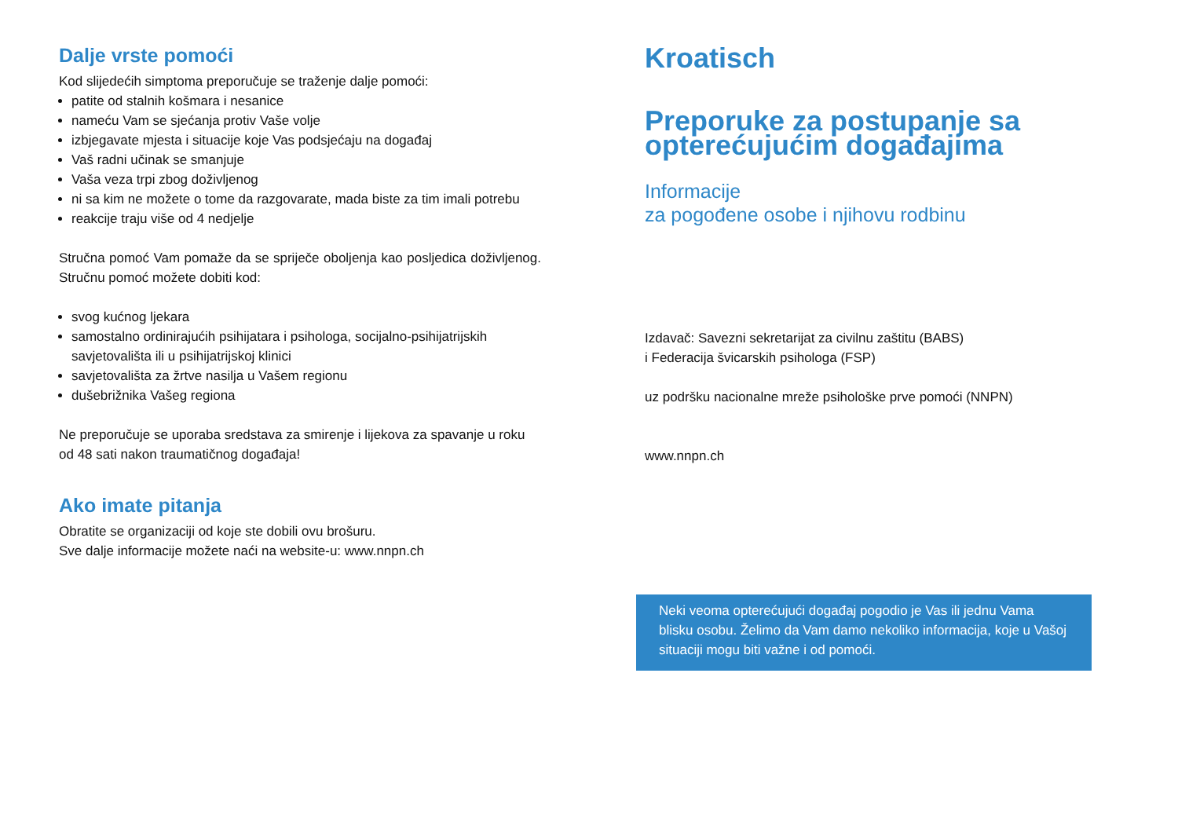Dalje vrste pomoći
Kod slijedećih simptoma preporučuje se traženje dalje pomoći:
patite od stalnih košmara i nesanice
nameću Vam se sjećanja protiv Vaše volje
izbjegavate mjesta i situacije koje Vas podsjećaju na događaj
Vaš radni učinak se smanjuje
Vaša veza trpi zbog doživljenog
ni sa kim ne možete o tome da razgovarate, mada biste za tim imali potrebu
reakcije traju više od 4 nedjelje
Stručna pomoć Vam pomaže da se spriječe oboljenja kao posljedica doživljenog. Stručnu pomoć možete dobiti kod:
svog kućnog ljekara
samostalno ordinirajućih psihijatara i psihologa, socijalno-psihijatrijskih savjetovališta ili u psihijatrijskoj klinici
savjetovališta za žrtve nasilja u Vašem regionu
dušebrižnika Vašeg regiona
Ne preporučuje se uporaba sredstava za smirenje i lijekova za spavanje u roku od 48 sati nakon traumatičnog događaja!
Ako imate pitanja
Obratite se organizaciji od koje ste dobili ovu brošuru.
Sve dalje informacije možete naći na website-u: www.nnpn.ch
Kroatisch
Preporuke za postupanje sa opterećujućim događajima
Informacije
za pogođene osobe i njihovu rodbinu
Izdavač: Savezni sekretarijat za civilnu zaštitu (BABS)
i Federacija švicarskih psihologa (FSP)
uz podršku nacionalne mreže psihološke prve pomoći (NNPN)
www.nnpn.ch
Neki veoma opterećujući događaj pogodio je Vas ili jednu Vama blisku osobu. Želimo da Vam damo nekoliko informacija, koje u Vašoj situaciji mogu biti važne i od pomoći.